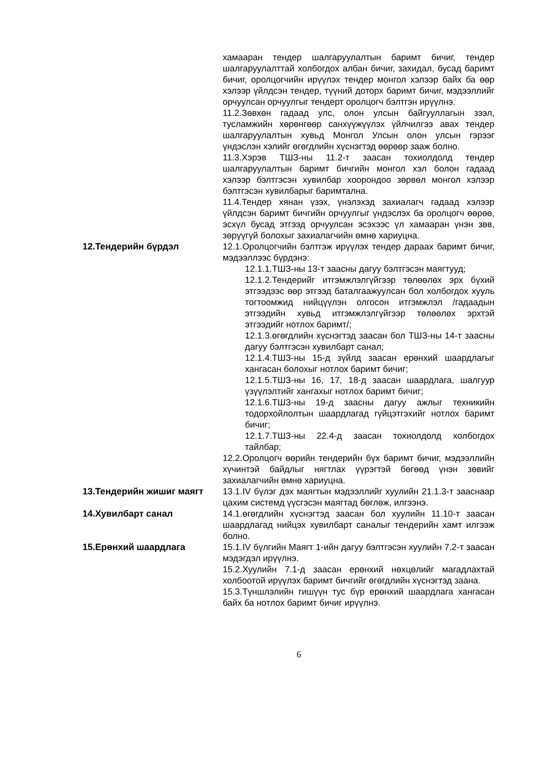хамааран тендер шалгаруулалтын баримт бичиг, тендер шалгаруулалттай холбогдох албан бичиг, захидал, бусад баримт бичиг, оролцогчийн ирүүлэх тендер монгол хэлээр байх ба өөр хэлээр үйлдсэн тендер, түүний доторх баримт бичиг, мэдээллийг орчуулсан орчуулгыг тендерт оролцогч бэлтгэн ирүүлнэ.
11.2.Зөвхөн гадаад улс, олон улсын байгууллагын зээл, тусламжийн хөрөнгөөр санхүүжүүлэх үйлчилгээ авах тендер шалгаруулалтын хувьд Монгол Улсын олон улсын гэрээг үндэслэн хэлийг өгөгдлийн хүснэгтэд өөрөөр зааж болно.
11.3.Хэрэв ТШЗ-ны 11.2-т заасан тохиолдолд тендер шалгаруулалтын баримт бичгийн монгол хэл болон гадаад хэлээр бэлтгэсэн хувилбар хоорондоо зөрвөл монгол хэлээр бэлтгэсэн хувилбарыг баримтална.
11.4.Тендер хянан үзэх, үнэлэхэд захиалагч гадаад хэлээр үйлдсэн баримт бичгийн орчуулгыг үндэслэх ба оролцогч өөрөө, эсхүл бусад этгээд орчуулсан эсэхээс үл хамааран үнэн зөв, зөрүүгүй болохыг захиалагчийн өмнө хариуцна.
12.Тендерийн бүрдэл 12.1.Оролцогчийн бэлтгэж ирүүлэх тендер дараах баримт бичиг, мэдээллээс бүрдэнэ:
12.1.1.ТШЗ-ны 13-т заасны дагуу бэлтгэсэн маягтууд;
12.1.2.Тендерийг итгэмжлэлгүйгээр төлөөлөх эрх бүхий этгээдээс өөр этгээд баталгаажуулсан бол холбогдох хууль тогтоомжид нийцүүлэн олгосон итгэмжлэл /гадаадын этгээдийн хувьд итгэмжлэлгүйгээр төлөөлөх эрхтэй этгээдийг нотлох баримт/;
12.1.3.өгөгдлийн хүснэгтэд заасан бол ТШЗ-ны 14-т заасны дагуу бэлтгэсэн хувилбарт санал;
12.1.4.ТШЗ-ны 15-д зүйлд заасан ерөнхий шаардлагыг хангасан болохыг нотлох баримт бичиг;
12.1.5.ТШЗ-ны 16, 17, 18-д заасан шаардлага, шалгуур үзүүлэлтийг хангахыг нотлох баримт бичиг;
12.1.6.ТШЗ-ны 19-д заасны дагуу ажлыг техникийн тодорхойлолтын шаардлагад гүйцэтгэхийг нотлох баримт бичиг;
12.1.7.ТШЗ-ны 22.4-д заасан тохиолдолд холбогдох тайлбар;
12.2.Оролцогч өөрийн тендерийн бүх баримт бичиг, мэдээллийн хүчинтэй байдлыг нягтлах үүрэгтэй бөгөөд үнэн зөвийг захиалагчийн өмнө хариуцна.
13.Тендерийн жишиг маягт 13.1.IV бүлэг дэх маягтын мэдээллийг хуулийн 21.1.3-т зааснаар цахим системд үүсгэсэн маягтад бөглөж, илгээнэ.
14.Хувилбарт санал 14.1.өгөгдлийн хүснэгтэд заасан бол хуулийн 11.10-т заасан шаардлагад нийцэх хувилбарт саналыг тендерийн хамт илгээж болно.
15.Ерөнхий шаардлага 15.1.IV бүлгийн Маягт 1-ийн дагуу бэлтгэсэн хуулийн 7.2-т заасан мэдэгдэл ирүүлнэ.
15.2.Хуулийн 7.1-д заасан ерөнхий нөхцөлийг магадлахтай холбоотой ирүүлэх баримт бичгийг өгөгдлийн хүснэгтэд заана.
15.3.Түншлэлийн гишүүн тус бүр ерөнхий шаардлага хангасан байх ба нотлох баримт бичиг ирүүлнэ.
6